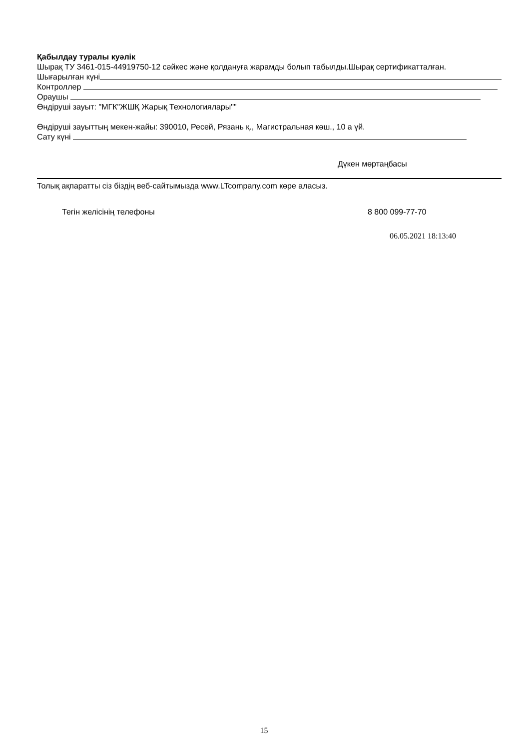Қабылдау туралы куәлік
Шырақ ТУ 3461-015-44919750-12 сәйкес және қолдануға жарамды болып табылды.Шырақ сертификатталған.
Шығарылған күні
Контроллер
Ораушы
Өндіруші зауыт: "МГК"ЖШҚ Жарық Технологиялары""
Өндіруші зауыттың мекен-жайы: 390010, Ресей, Рязань қ., Магистральная көш., 10 а үй.
Сату күні
Дүкен мөртаңбасы
Толық ақпаратты сіз біздің веб-сайтымызда www.LTcompany.com көре аласыз.
Тегін желісінің телефоны 8 800 099-77-70
06.05.2021 18:13:40
15